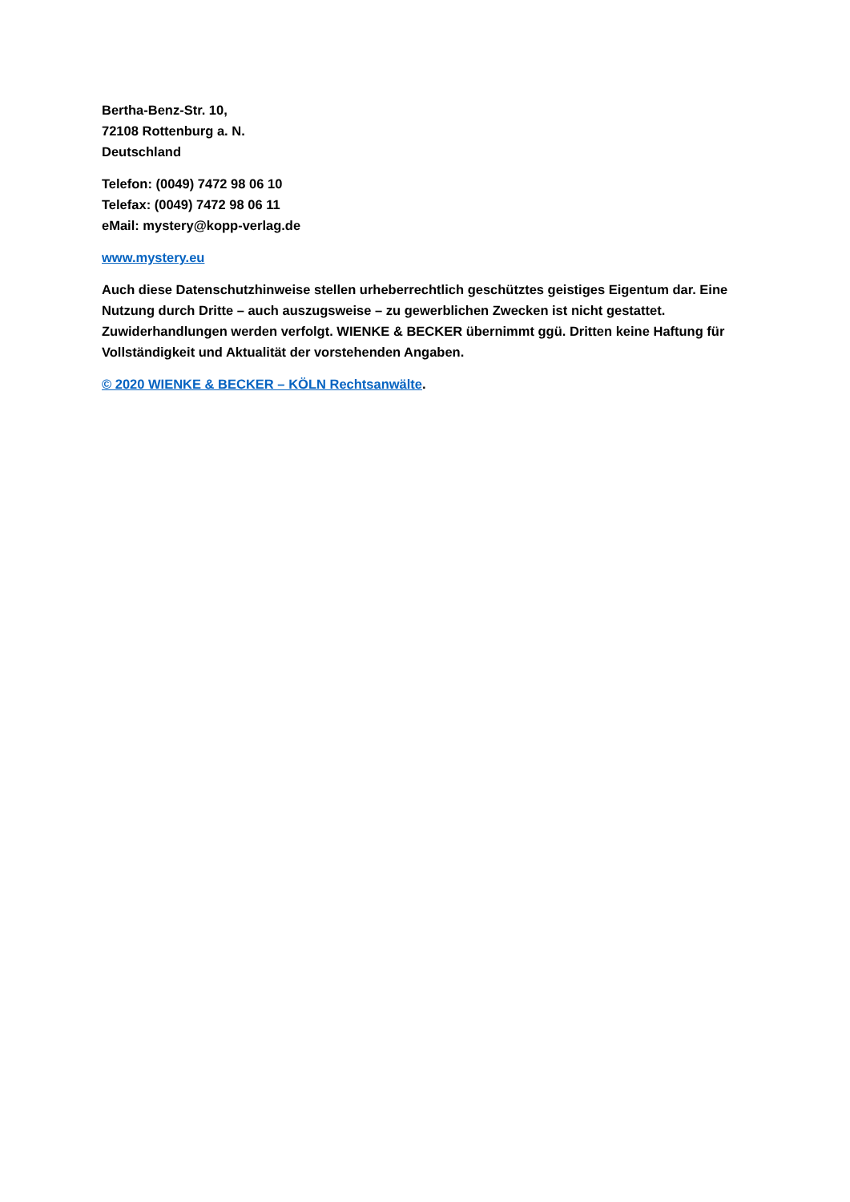Bertha-Benz-Str. 10,
72108 Rottenburg a. N.
Deutschland
Telefon: (0049) 7472 98 06 10
Telefax: (0049) 7472 98 06 11
eMail: mystery@kopp-verlag.de
www.mystery.eu
Auch diese Datenschutzhinweise stellen urheberrechtlich geschütztes geistiges Eigentum dar. Eine Nutzung durch Dritte – auch auszugsweise – zu gewerblichen Zwecken ist nicht gestattet. Zuwiderhandlungen werden verfolgt. WIENKE & BECKER übernimmt ggü. Dritten keine Haftung für Vollständigkeit und Aktualität der vorstehenden Angaben.
© 2020 WIENKE & BECKER – KÖLN Rechtsanwälte.